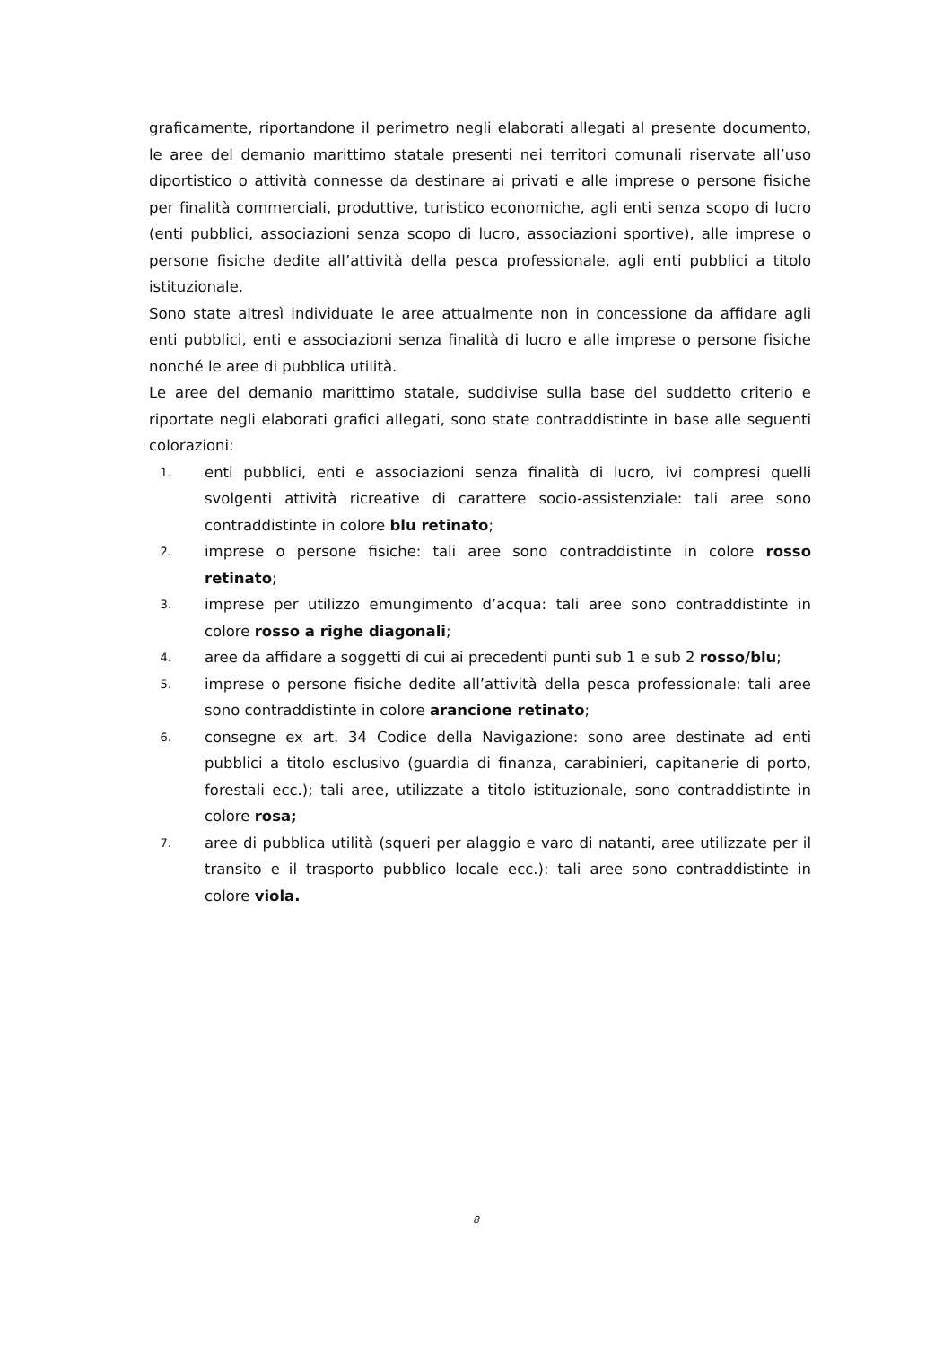graficamente, riportandone il perimetro negli elaborati allegati al presente documento, le aree del demanio marittimo statale presenti nei territori comunali riservate all’uso diportistico o attività connesse da destinare ai privati e alle imprese o persone fisiche per finalità commerciali, produttive, turistico economiche, agli enti senza scopo di lucro (enti pubblici, associazioni senza scopo di lucro, associazioni sportive), alle imprese o persone fisiche dedite all’attività della pesca professionale, agli enti pubblici a titolo istituzionale.
Sono state altresì individuate le aree attualmente non in concessione da affidare agli enti pubblici, enti e associazioni senza finalità di lucro e alle imprese o persone fisiche nonché le aree di pubblica utilità.
Le aree del demanio marittimo statale, suddivise sulla base del suddetto criterio e riportate negli elaborati grafici allegati, sono state contraddistinte in base alle seguenti colorazioni:
1. enti pubblici, enti e associazioni senza finalità di lucro, ivi compresi quelli svolgenti attività ricreative di carattere socio-assistenziale: tali aree sono contraddistinte in colore blu retinato;
2. imprese o persone fisiche: tali aree sono contraddistinte in colore rosso retinato;
3. imprese per utilizzo emungimento d’acqua: tali aree sono contraddistinte in colore rosso a righe diagonali;
4. aree da affidare a soggetti di cui ai precedenti punti sub 1 e sub 2 rosso/blu;
5. imprese o persone fisiche dedite all’attività della pesca professionale: tali aree sono contraddistinte in colore arancione retinato;
6. consegne ex art. 34 Codice della Navigazione: sono aree destinate ad enti pubblici a titolo esclusivo (guardia di finanza, carabinieri, capitanerie di porto, forestali ecc.); tali aree, utilizzate a titolo istituzionale, sono contraddistinte in colore rosa;
7. aree di pubblica utilità (squeri per alaggio e varo di natanti, aree utilizzate per il transito e il trasporto pubblico locale ecc.): tali aree sono contraddistinte in colore viola.
8